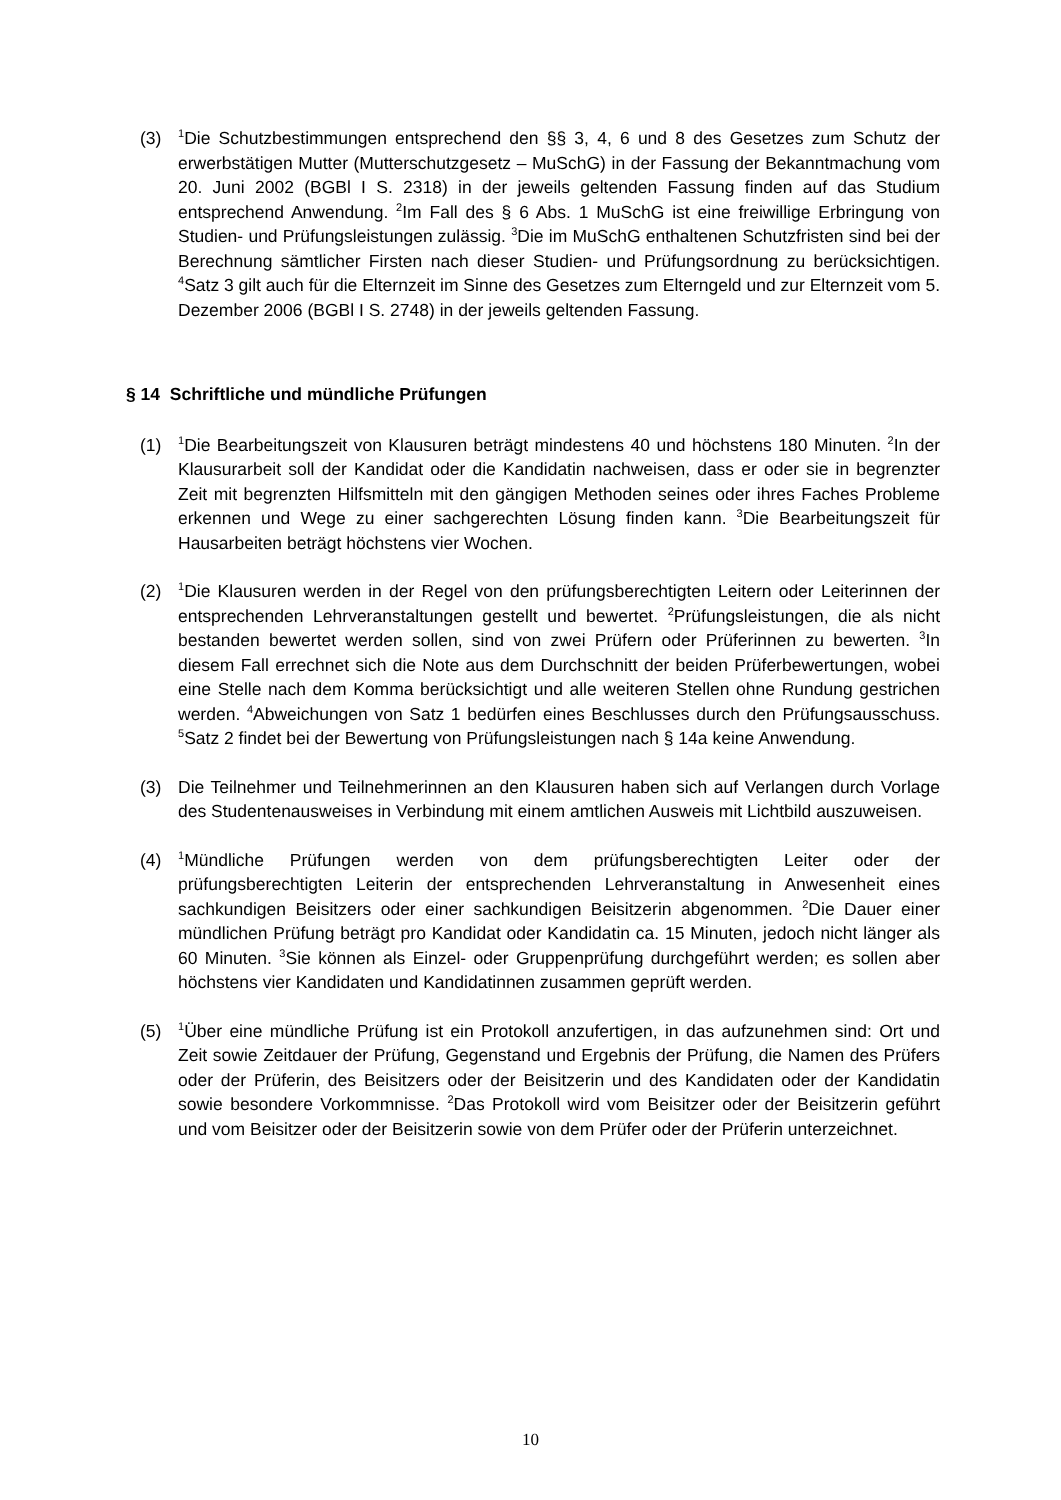(3) <sup>1</sup>Die Schutzbestimmungen entsprechend den §§ 3, 4, 6 und 8 des Gesetzes zum Schutz der erwerbstätigen Mutter (Mutterschutzgesetz – MuSchG) in der Fassung der Bekanntmachung vom 20. Juni 2002 (BGBl I S. 2318) in der jeweils geltenden Fassung finden auf das Studium entsprechend Anwendung. <sup>2</sup>Im Fall des § 6 Abs. 1 MuSchG ist eine freiwillige Erbringung von Studien- und Prüfungsleistungen zulässig. <sup>3</sup>Die im MuSchG enthaltenen Schutzfristen sind bei der Berechnung sämtlicher Firsten nach dieser Studien- und Prüfungsordnung zu berücksichtigen. <sup>4</sup>Satz 3 gilt auch für die Elternzeit im Sinne des Gesetzes zum Elterngeld und zur Elternzeit vom 5. Dezember 2006 (BGBl I S. 2748) in der jeweils geltenden Fassung.
§ 14 Schriftliche und mündliche Prüfungen
(1) <sup>1</sup>Die Bearbeitungszeit von Klausuren beträgt mindestens 40 und höchstens 180 Minuten. <sup>2</sup>In der Klausurarbeit soll der Kandidat oder die Kandidatin nachweisen, dass er oder sie in begrenzter Zeit mit begrenzten Hilfsmitteln mit den gängigen Methoden seines oder ihres Faches Probleme erkennen und Wege zu einer sachgerechten Lösung finden kann. <sup>3</sup>Die Bearbeitungszeit für Hausarbeiten beträgt höchstens vier Wochen.
(2) <sup>1</sup>Die Klausuren werden in der Regel von den prüfungsberechtigten Leitern oder Leiterinnen der entsprechenden Lehrveranstaltungen gestellt und bewertet. <sup>2</sup>Prüfungsleistungen, die als nicht bestanden bewertet werden sollen, sind von zwei Prüfern oder Prüferinnen zu bewerten. <sup>3</sup>In diesem Fall errechnet sich die Note aus dem Durchschnitt der beiden Prüferbewertungen, wobei eine Stelle nach dem Komma berücksichtigt und alle weiteren Stellen ohne Rundung gestrichen werden. <sup>4</sup>Abweichungen von Satz 1 bedürfen eines Beschlusses durch den Prüfungsausschuss. <sup>5</sup>Satz 2 findet bei der Bewertung von Prüfungsleistungen nach § 14a keine Anwendung.
(3) Die Teilnehmer und Teilnehmerinnen an den Klausuren haben sich auf Verlangen durch Vorlage des Studentenausweises in Verbindung mit einem amtlichen Ausweis mit Lichtbild auszuweisen.
(4) <sup>1</sup>Mündliche Prüfungen werden von dem prüfungsberechtigten Leiter oder der prüfungsberechtigten Leiterin der entsprechenden Lehrveranstaltung in Anwesenheit eines sachkundigen Beisitzers oder einer sachkundigen Beisitzerin abgenommen. <sup>2</sup>Die Dauer einer mündlichen Prüfung beträgt pro Kandidat oder Kandidatin ca. 15 Minuten, jedoch nicht länger als 60 Minuten. <sup>3</sup>Sie können als Einzel- oder Gruppenprüfung durchgeführt werden; es sollen aber höchstens vier Kandidaten und Kandidatinnen zusammen geprüft werden.
(5) <sup>1</sup>Über eine mündliche Prüfung ist ein Protokoll anzufertigen, in das aufzunehmen sind: Ort und Zeit sowie Zeitdauer der Prüfung, Gegenstand und Ergebnis der Prüfung, die Namen des Prüfers oder der Prüferin, des Beisitzers oder der Beisitzerin und des Kandidaten oder der Kandidatin sowie besondere Vorkommnisse. <sup>2</sup>Das Protokoll wird vom Beisitzer oder der Beisitzerin geführt und vom Beisitzer oder der Beisitzerin sowie von dem Prüfer oder der Prüferin unterzeichnet.
10